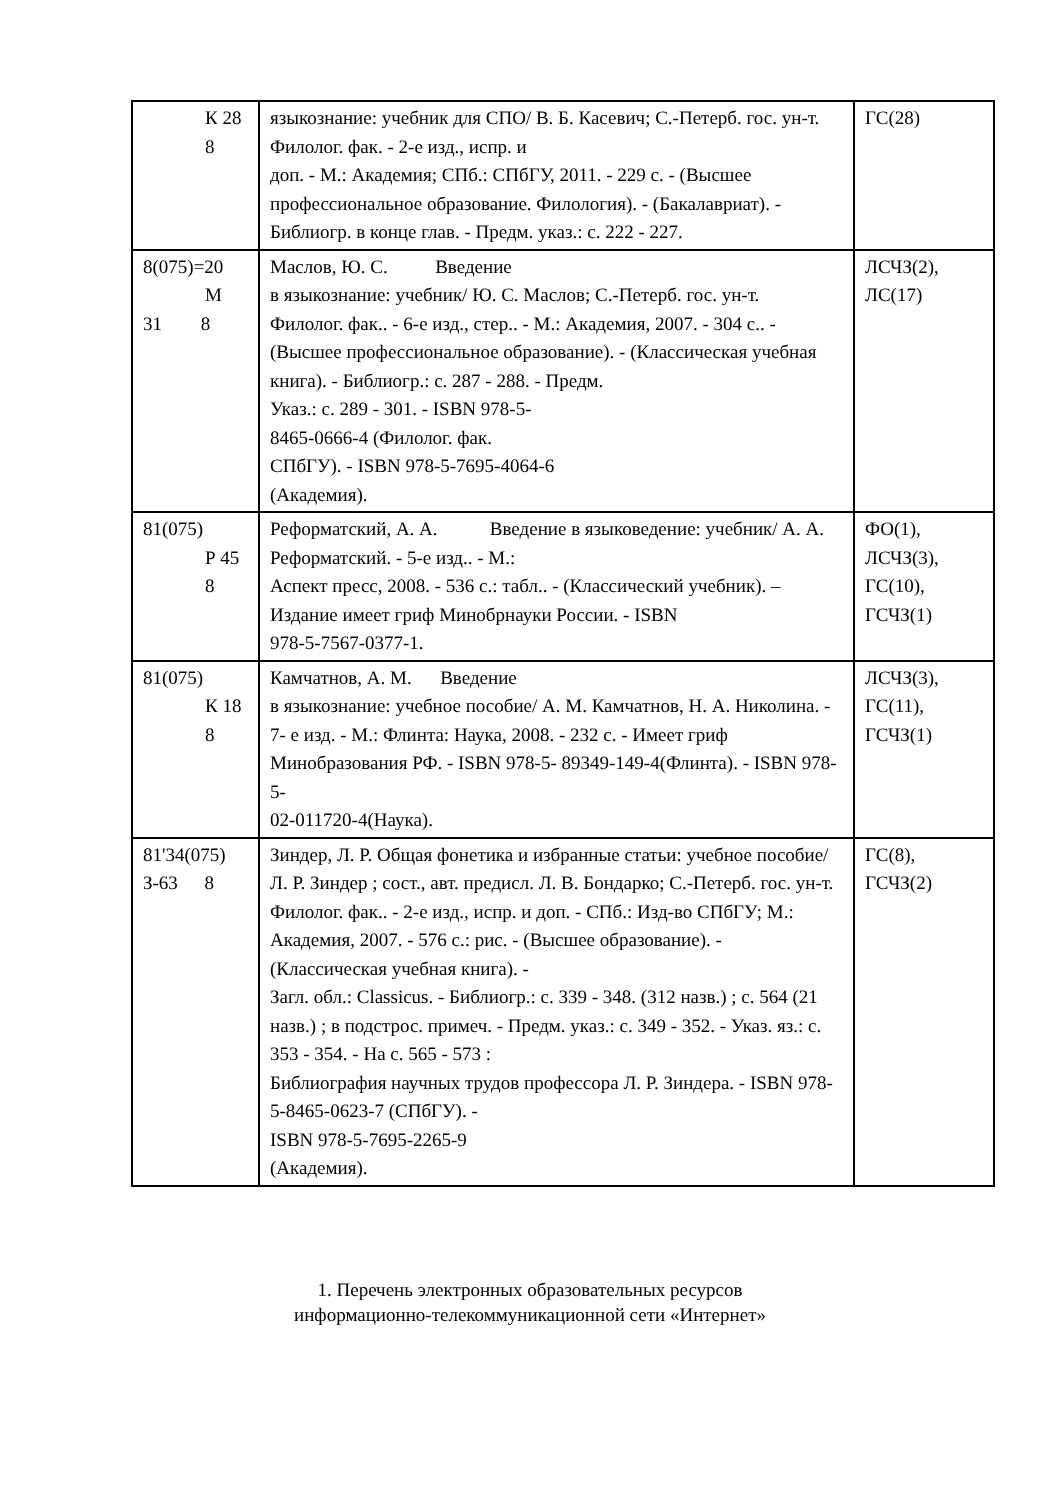| К 28 8 | языкознание: учебник для СПО/ В. Б. Касевич; С.-Петерб. гос. ун-т. Филолог. фак. - 2-е изд., испр. и доп. - М.: Академия; СПб.: СПбГУ, 2011. - 229 с. - (Высшее профессиональное образование. Филология). - (Бакалавриат). - Библиогр. в конце глав. - Предм. указ.: с. 222 - 227. | ГС(28) |
| 8(075)=20 М 31 8 | Маслов, Ю. С. Введение в языкознание: учебник/ Ю. С. Маслов; С.-Петерб. гос. ун-т. Филолог. фак.. - 6-е изд., стер.. - М.: Академия, 2007. - 304 с.. - (Высшее профессиональное образование). - (Классическая учебная книга). - Библиогр.: с. 287 - 288. - Предм. Указ.: с. 289 - 301. - ISBN 978-5- 8465-0666-4 (Филолог. фак. СПбГУ). - ISBN 978-5-7695-4064-6 (Академия). | ЛСЧЗ(2), ЛС(17) |
| 81(075) Р 45 8 | Реформатский, А. А. Введение в языковедение: учебник/ А. А. Реформатский. - 5-е изд.. - М.: Аспект пресс, 2008. - 536 с.: табл.. - (Классический учебник). – Издание имеет гриф Минобрнауки России. - ISBN 978-5-7567-0377-1. | ФО(1), ЛСЧЗ(3), ГС(10), ГСЧЗ(1) |
| 81(075) К 18 8 | Камчатнов, А. М. Введение в языкознание: учебное пособие/ А. М. Камчатнов, Н. А. Николина. - 7- е изд. - М.: Флинта: Наука, 2008. - 232 с. - Имеет гриф Минобразования РФ. - ISBN 978-5- 89349-149-4(Флинта). - ISBN 978-5- 02-011720-4(Наука). | ЛСЧЗ(3), ГС(11), ГСЧЗ(1) |
| 81'34(075) З-63 8 | Зиндер, Л. Р. Общая фонетика и избранные статьи: учебное пособие/ Л. Р. Зиндер ; сост., авт. предисл. Л. В. Бондарко; С.-Петерб. гос. ун-т. Филолог. фак.. - 2-е изд., испр. и доп. - СПб.: Изд-во СПбГУ; М.: Академия, 2007. - 576 с.: рис. - (Высшее образование). - (Классическая учебная книга). - Загл. обл.: Classicus. - Библиогр.: с. 339 - 348. (312 назв.) ; с. 564 (21 назв.) ; в подстрос. примеч. - Предм. указ.: с. 349 - 352. - Указ. яз.: с. 353 - 354. - На с. 565 - 573 : Библиография научных трудов профессора Л. Р. Зиндера. - ISBN 978-5-8465-0623-7 (СПбГУ). - ISBN 978-5-7695-2265-9 (Академия). | ГС(8), ГСЧЗ(2) |
1. Перечень электронных образовательных ресурсов
информационно-телекоммуникационной сети «Интернет»